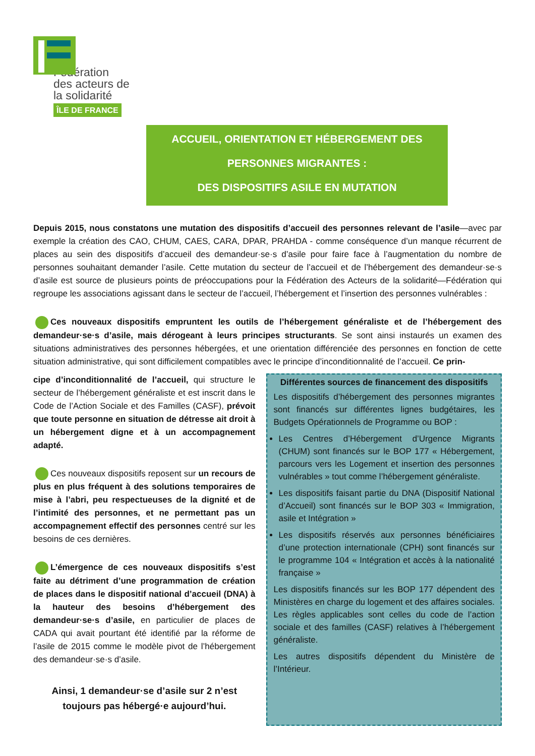Fédération
des acteurs de
la solidarité
ÎLE DE FRANCE
ACCUEIL, ORIENTATION ET HÉBERGEMENT DES
PERSONNES MIGRANTES :
DES DISPOSITIFS ASILE EN MUTATION
Depuis 2015, nous constatons une mutation des dispositifs d’accueil des personnes relevant de l’asile—avec par exemple la création des CAO, CHUM, CAES, CARA, DPAR, PRAHDA - comme conséquence d’un manque récurrent de places au sein des dispositifs d’accueil des demandeur·se·s d’asile pour faire face à l’augmentation du nombre de personnes souhaitant demander l’asile. Cette mutation du secteur de l’accueil et de l’hébergement des demandeur·se·s d’asile est source de plusieurs points de préoccupations pour la Fédération des Acteurs de la solidarité—Fédération qui regroupe les associations agissant dans le secteur de l’accueil, l’hébergement et l’insertion des personnes vulnérables :
Ces nouveaux dispositifs empruntent les outils de l’hébergement généraliste et de l’hébergement des demandeur·se·s d’asile, mais dérogeant à leurs principes structurants. Se sont ainsi instaurés un examen des situations administratives des personnes hébergées, et une orientation différenciée des personnes en fonction de cette situation administrative, qui sont difficilement compatibles avec le principe d’inconditionnalité de l’accueil. Ce prin-
cipe d’inconditionnalité de l’accueil, qui structure le secteur de l’hébergement généraliste et est inscrit dans le Code de l’Action Sociale et des Familles (CASF), prévoit que toute personne en situation de détresse ait droit à un hébergement digne et à un accompagnement adapté.
Ces nouveaux dispositifs reposent sur un recours de plus en plus fréquent à des solutions temporaires de mise à l’abri, peu respectueuses de la dignité et de l’intimité des personnes, et ne permettant pas un accompagnement effectif des personnes centré sur les besoins de ces dernières.
L’émergence de ces nouveaux dispositifs s’est faite au détriment d’une programmation de création de places dans le dispositif national d’accueil (DNA) à la hauteur des besoins d’hébergement des demandeur·se·s d’asile, en particulier de places de CADA qui avait pourtant été identifié par la réforme de l’asile de 2015 comme le modèle pivot de l’hébergement des demandeur·se·s d’asile.
Ainsi, 1 demandeur·se d’asile sur 2 n’est toujours pas hébergé·e aujourd’hui.
Différentes sources de financement des dispositifs
Les dispositifs d’hébergement des personnes migrantes sont financés sur différentes lignes budgétaires, les Budgets Opérationnels de Programme ou BOP :
Les Centres d’Hébergement d’Urgence Migrants (CHUM) sont financés sur le BOP 177 « Hébergement, parcours vers les Logement et insertion des personnes vulnérables » tout comme l’hébergement généraliste.
Les dispositifs faisant partie du DNA (Dispositif National d’Accueil) sont financés sur le BOP 303 « Immigration, asile et Intégration »
Les dispositifs réservés aux personnes bénéficiaires d’une protection internationale (CPH) sont financés sur le programme 104 « Intégration et accès à la nationalité française »
Les dispositifs financés sur les BOP 177 dépendent des Ministères en charge du logement et des affaires sociales. Les règles applicables sont celles du code de l’action sociale et des familles (CASF) relatives à l’hébergement généraliste.
Les autres dispositifs dépendent du Ministère de l’Intérieur.